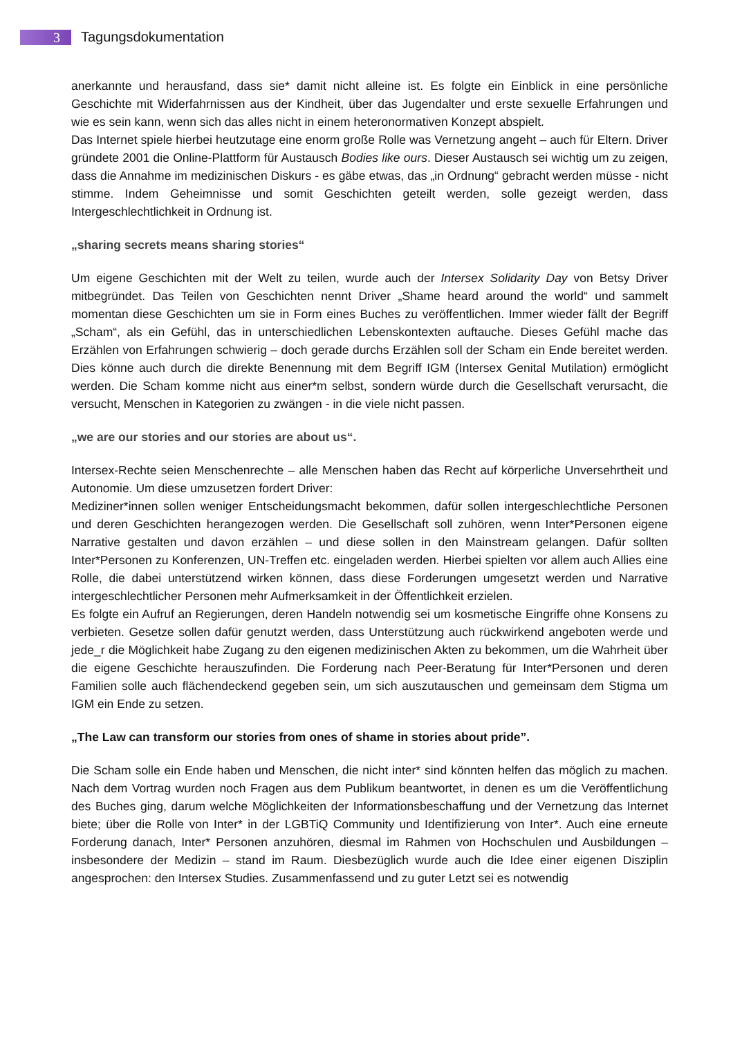3
Tagungsdokumentation
anerkannte und herausfand, dass sie* damit nicht alleine ist. Es folgte ein Einblick in eine persönliche Geschichte mit Widerfahrnissen aus der Kindheit, über das Jugendalter und erste sexuelle Erfahrungen und wie es sein kann, wenn sich das alles nicht in einem heteronormativen Konzept abspielt.
Das Internet spiele hierbei heutzutage eine enorm große Rolle was Vernetzung angeht – auch für Eltern. Driver gründete 2001 die Online-Plattform für Austausch Bodies like ours. Dieser Austausch sei wichtig um zu zeigen, dass die Annahme im medizinischen Diskurs - es gäbe etwas, das „in Ordnung“ gebracht werden müsse - nicht stimme. Indem Geheimnisse und somit Geschichten geteilt werden, solle gezeigt werden, dass Intergeschlechtlichkeit in Ordnung ist.
„sharing secrets means sharing stories“
Um eigene Geschichten mit der Welt zu teilen, wurde auch der Intersex Solidarity Day von Betsy Driver mitbegründet. Das Teilen von Geschichten nennt Driver „Shame heard around the world“ und sammelt momentan diese Geschichten um sie in Form eines Buches zu veröffentlichen. Immer wieder fällt der Begriff „Scham“, als ein Gefühl, das in unterschiedlichen Lebenskontexten auftauche. Dieses Gefühl mache das Erzählen von Erfahrungen schwierig – doch gerade durchs Erzählen soll der Scham ein Ende bereitet werden. Dies könne auch durch die direkte Benennung mit dem Begriff IGM (Intersex Genital Mutilation) ermöglicht werden. Die Scham komme nicht aus einer*m selbst, sondern würde durch die Gesellschaft verursacht, die versucht, Menschen in Kategorien zu zwängen - in die viele nicht passen.
„we are our stories and our stories are about us“.
Intersex-Rechte seien Menschenrechte – alle Menschen haben das Recht auf körperliche Unversehrtheit und Autonomie. Um diese umzusetzen fordert Driver:
Mediziner*innen sollen weniger Entscheidungsmacht bekommen, dafür sollen intergeschlechtliche Personen und deren Geschichten herangezogen werden. Die Gesellschaft soll zuhören, wenn Inter*Personen eigene Narrative gestalten und davon erzählen – und diese sollen in den Mainstream gelangen. Dafür sollten Inter*Personen zu Konferenzen, UN-Treffen etc. eingeladen werden. Hierbei spielten vor allem auch Allies eine Rolle, die dabei unterstützend wirken können, dass diese Forderungen umgesetzt werden und Narrative intergeschlechtlicher Personen mehr Aufmerksamkeit in der Öffentlichkeit erzielen.
Es folgte ein Aufruf an Regierungen, deren Handeln notwendig sei um kosmetische Eingriffe ohne Konsens zu verbieten. Gesetze sollen dafür genutzt werden, dass Unterstützung auch rückwirkend angeboten werde und jede_r die Möglichkeit habe Zugang zu den eigenen medizinischen Akten zu bekommen, um die Wahrheit über die eigene Geschichte herauszufinden. Die Forderung nach Peer-Beratung für Inter*Personen und deren Familien solle auch flächendeckend gegeben sein, um sich auszutauschen und gemeinsam dem Stigma um IGM ein Ende zu setzen.
„The Law can transform our stories from ones of shame in stories about pride”.
Die Scham solle ein Ende haben und Menschen, die nicht inter* sind könnten helfen das möglich zu machen. Nach dem Vortrag wurden noch Fragen aus dem Publikum beantwortet, in denen es um die Veröffentlichung des Buches ging, darum welche Möglichkeiten der Informationsbeschaffung und der Vernetzung das Internet biete; über die Rolle von Inter* in der LGBTiQ Community und Identifizierung von Inter*. Auch eine erneute Forderung danach, Inter* Personen anzuhören, diesmal im Rahmen von Hochschulen und Ausbildungen – insbesondere der Medizin – stand im Raum. Diesbezüglich wurde auch die Idee einer eigenen Disziplin angesprochen: den Intersex Studies. Zusammenfassend und zu guter Letzt sei es notwendig